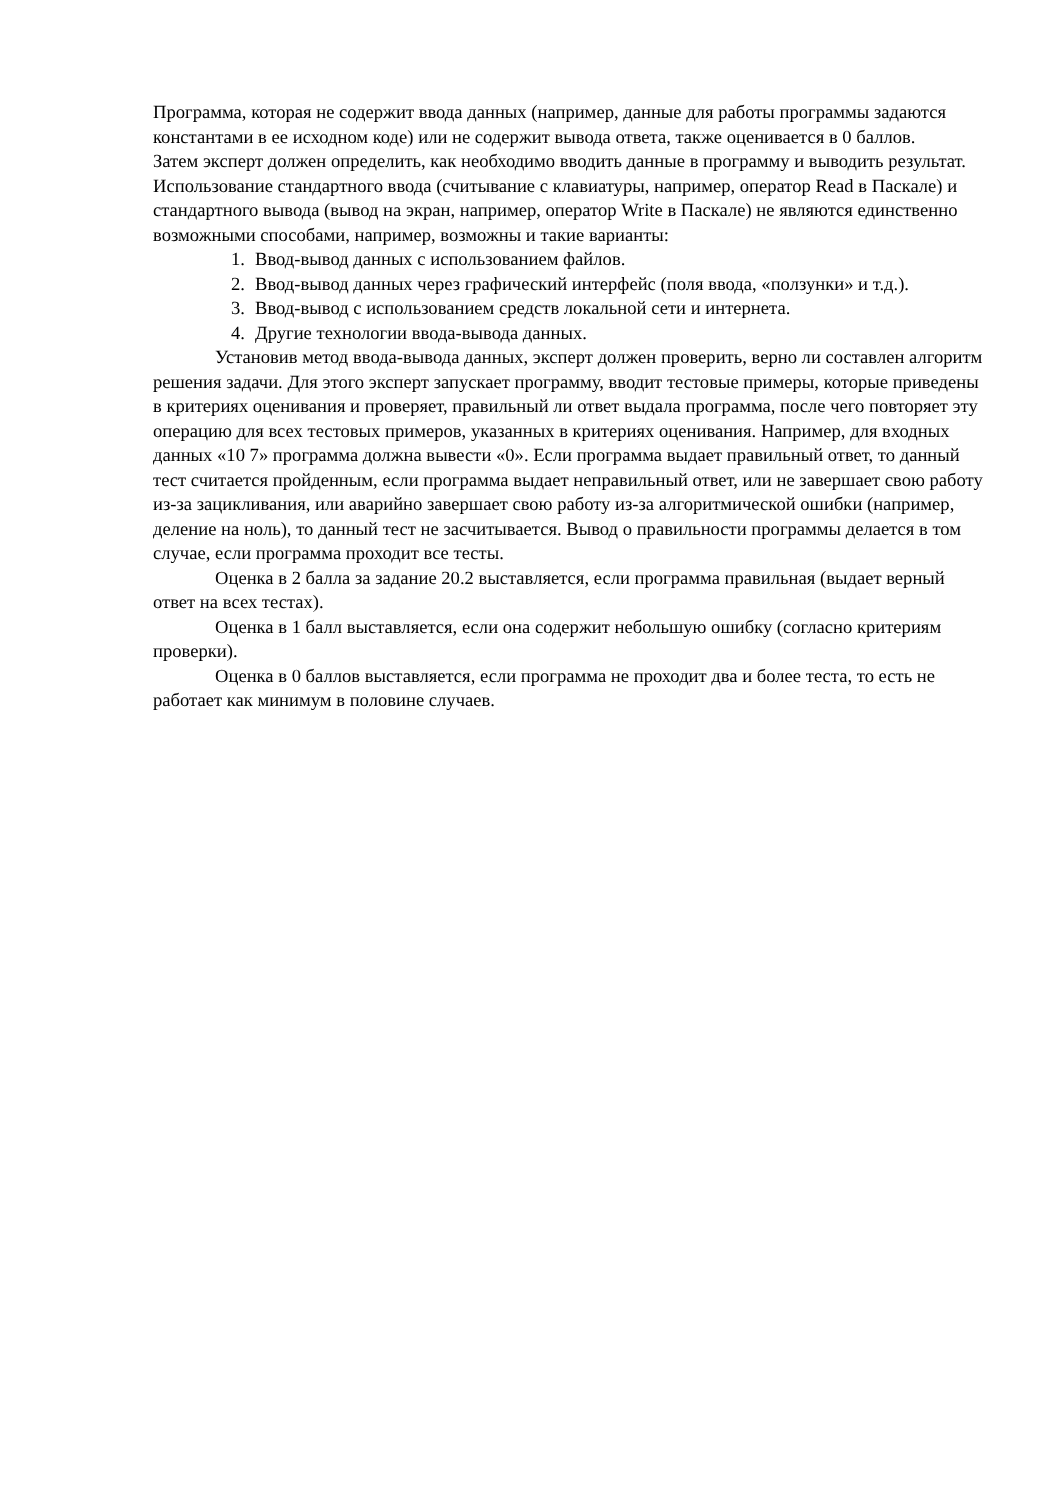Программа, которая не содержит ввода данных (например, данные для работы программы задаются константами в ее исходном коде) или не содержит вывода ответа, также оценивается в 0 баллов.
Затем эксперт должен определить, как необходимо вводить данные в программу и выводить результат. Использование стандартного ввода (считывание с клавиатуры, например, оператор Read в Паскале) и стандартного вывода (вывод на экран, например, оператор Write в Паскале) не являются единственно возможными способами, например, возможны и такие варианты:
1. Ввод-вывод данных с использованием файлов.
2. Ввод-вывод данных через графический интерфейс (поля ввода, «ползунки» и т.д.).
3. Ввод-вывод с использованием средств локальной сети и интернета.
4. Другие технологии ввода-вывода данных.
Установив метод ввода-вывода данных, эксперт должен проверить, верно ли составлен алгоритм решения задачи. Для этого эксперт запускает программу, вводит тестовые примеры, которые приведены в критериях оценивания и проверяет, правильный ли ответ выдала программа, после чего повторяет эту операцию для всех тестовых примеров, указанных в критериях оценивания. Например, для входных данных «10 7» программа должна вывести «0». Если программа выдает правильный ответ, то данный тест считается пройденным, если программа выдает неправильный ответ, или не завершает свою работу из-за зацикливания, или аварийно завершает свою работу из-за алгоритмической ошибки (например, деление на ноль), то данный тест не засчитывается. Вывод о правильности программы делается в том случае, если программа проходит все тесты.
Оценка в 2 балла за задание 20.2 выставляется, если программа правильная (выдает верный ответ на всех тестах).
Оценка в 1 балл выставляется, если она содержит небольшую ошибку (согласно критериям проверки).
Оценка в 0 баллов выставляется, если программа не проходит два и более теста, то есть не работает как минимум в половине случаев.